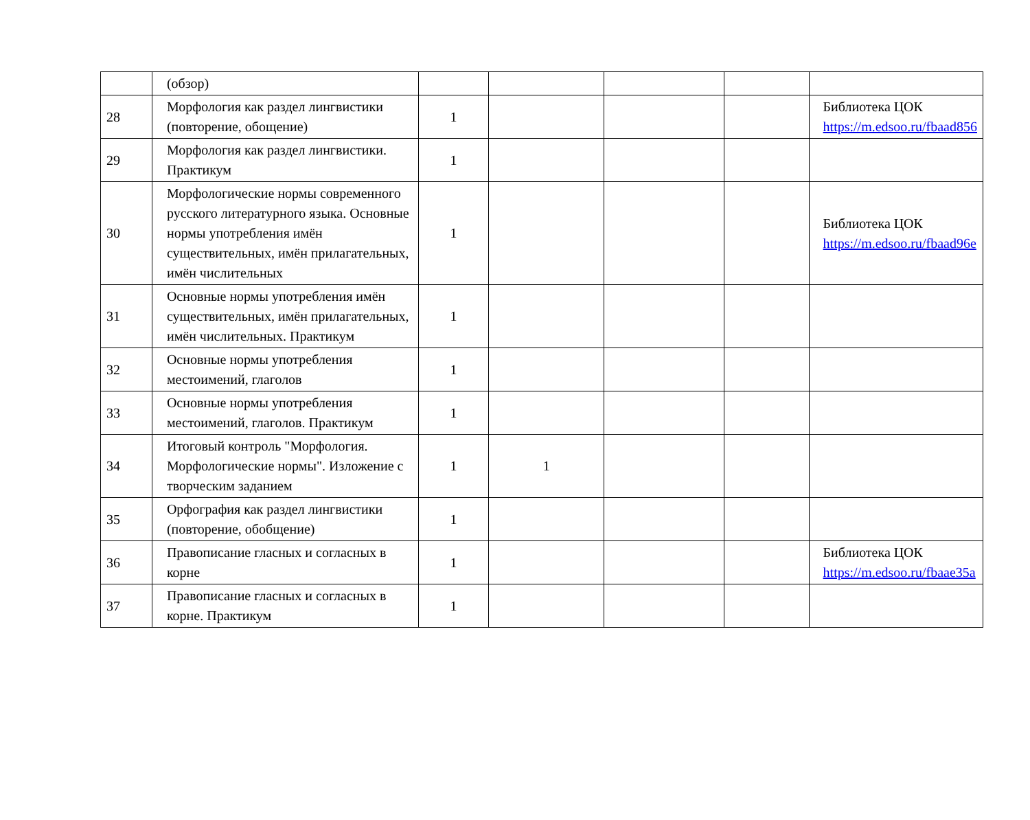| | (обзор) | | | | | |
| 28 | Морфология как раздел лингвистики (повторение, обощение) | 1 | | | | Библиотека ЦОК https://m.edsoo.ru/fbaad856 |
| 29 | Морфология как раздел лингвистики. Практикум | 1 | | | | |
| 30 | Морфологические нормы современного русского литературного языка. Основные нормы употребления имён существительных, имён прилагательных, имён числительных | 1 | | | | Библиотека ЦОК https://m.edsoo.ru/fbaad96e |
| 31 | Основные нормы употребления имён существительных, имён прилагательных, имён числительных. Практикум | 1 | | | | |
| 32 | Основные нормы употребления местоимений, глаголов | 1 | | | | |
| 33 | Основные нормы употребления местоимений, глаголов. Практикум | 1 | | | | |
| 34 | Итоговый контроль "Морфология. Морфологические нормы". Изложение с творческим заданием | 1 | 1 | | | |
| 35 | Орфография как раздел лингвистики (повторение, обобщение) | 1 | | | | |
| 36 | Правописание гласных и согласных в корне | 1 | | | | Библиотека ЦОК https://m.edsoo.ru/fbaae35a |
| 37 | Правописание гласных и согласных в корне. Практикум | 1 | | | | |